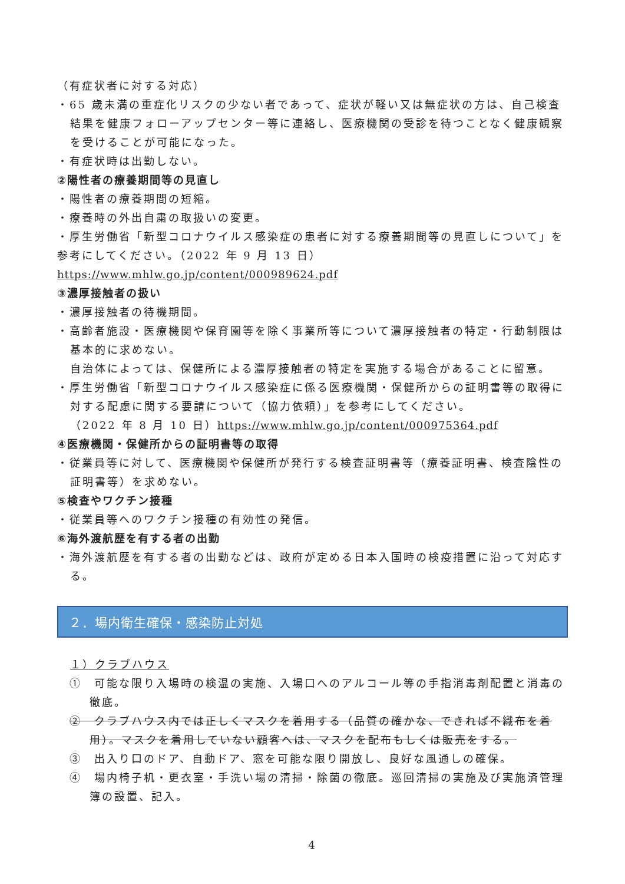（有症状者に対する対応）
・65 歳未満の重症化リスクの少ない者であって、症状が軽い又は無症状の方は、自己検査結果を健康フォローアップセンター等に連絡し、医療機関の受診を待つことなく健康観察を受けることが可能になった。
・有症状時は出勤しない。
②陽性者の療養期間等の見直し
・陽性者の療養期間の短縮。
・療養時の外出自粛の取扱いの変更。
・厚生労働省「新型コロナウイルス感染症の患者に対する療養期間等の見直しについて」を参考にしてください。（2022 年 9 月 13 日）
https://www.mhlw.go.jp/content/000989624.pdf
③濃厚接触者の扱い
・濃厚接触者の待機期間。
・高齢者施設・医療機関や保育園等を除く事業所等について濃厚接触者の特定・行動制限は基本的に求めない。
自治体によっては、保健所による濃厚接触者の特定を実施する場合があることに留意。
・厚生労働省「新型コロナウイルス感染症に係る医療機関・保健所からの証明書等の取得に対する配慮に関する要請について（協力依頼）」を参考にしてください。
（2022 年 8 月 10 日）https://www.mhlw.go.jp/content/000975364.pdf
④医療機関・保健所からの証明書等の取得
・従業員等に対して、医療機関や保健所が発行する検査証明書等（療養証明書、検査陰性の証明書等）を求めない。
⑤検査やワクチン接種
・従業員等へのワクチン接種の有効性の発信。
⑥海外渡航歴を有する者の出勤
・海外渡航歴を有する者の出勤などは、政府が定める日本入国時の検疫措置に沿って対応する。
２．場内衛生確保・感染防止対処
１）クラブハウス
①　可能な限り入場時の検温の実施、入場口へのアルコール等の手指消毒剤配置と消毒の徹底。
②　クラブハウス内では正しくマスクを着用する（品質の確かな、できれば不織布を着用）。マスクを着用していない顧客へは、マスクを配布もしくは販売をする。
③　出入り口のドア、自動ドア、窓を可能な限り開放し、良好な風通しの確保。
④　場内椅子机・更衣室・手洗い場の清掃・除菌の徹底。巡回清掃の実施及び実施済管理簿の設置、記入。
4